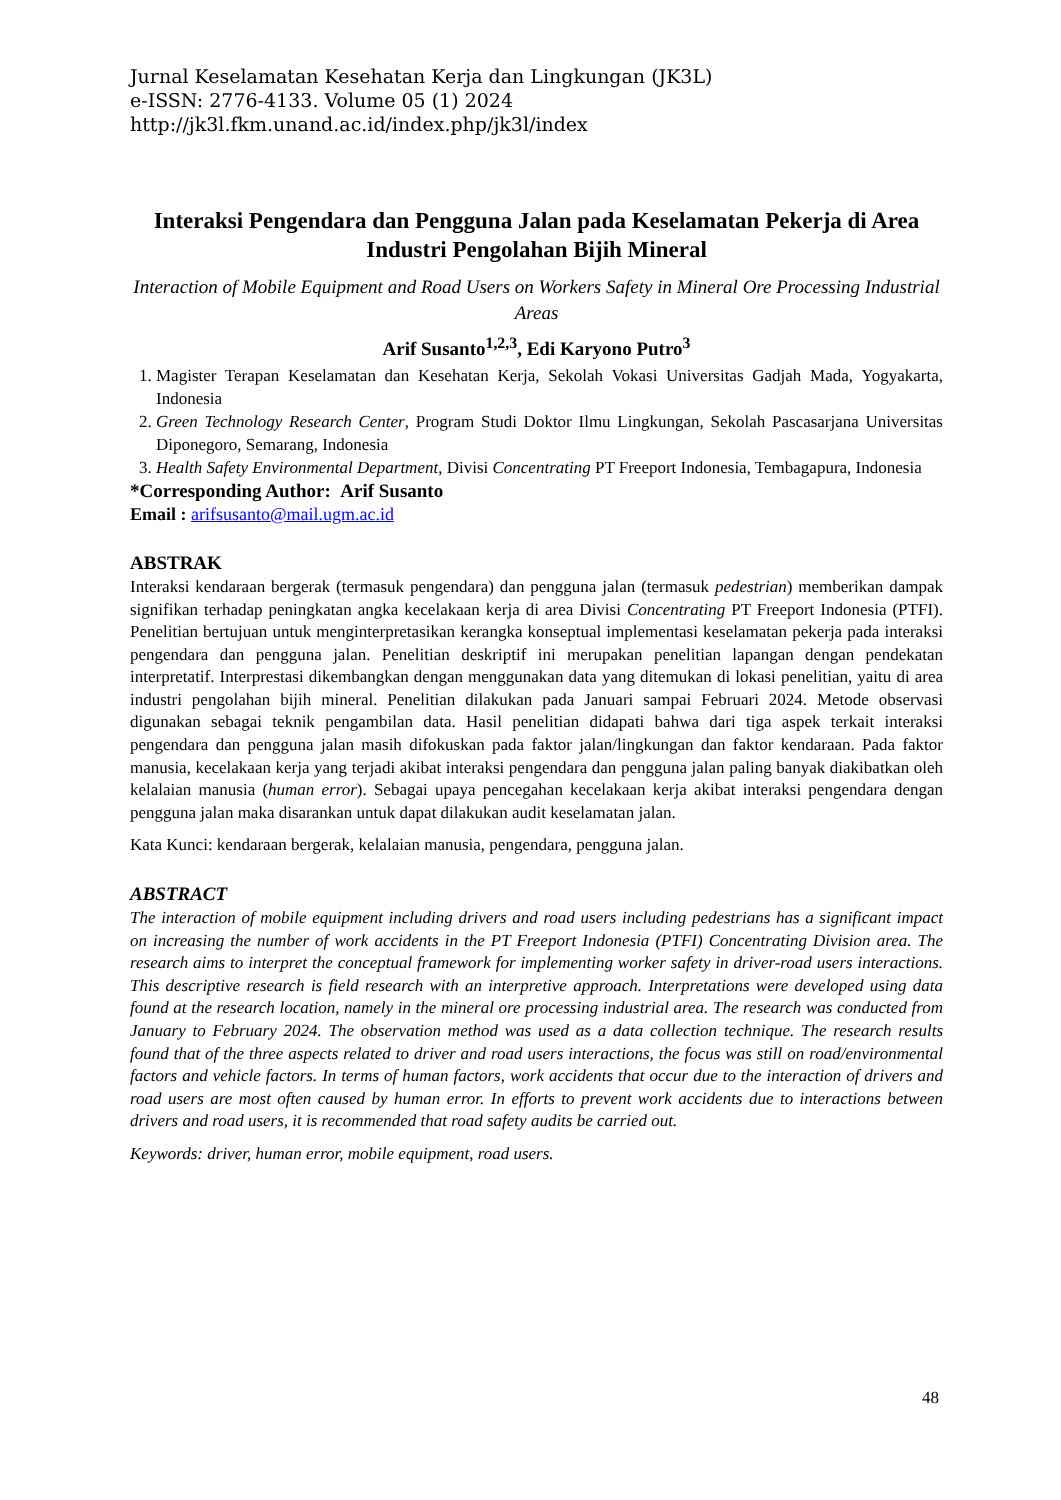Jurnal Keselamatan Kesehatan Kerja dan Lingkungan (JK3L)
e-ISSN: 2776-4133. Volume 05 (1) 2024
http://jk3l.fkm.unand.ac.id/index.php/jk3l/index
Interaksi Pengendara dan Pengguna Jalan pada Keselamatan Pekerja di Area Industri Pengolahan Bijih Mineral
Interaction of Mobile Equipment and Road Users on Workers Safety in Mineral Ore Processing Industrial Areas
Arif Susanto<sup>1,2,3</sup>, Edi Karyono Putro<sup>3</sup>
1. Magister Terapan Keselamatan dan Kesehatan Kerja, Sekolah Vokasi Universitas Gadjah Mada, Yogyakarta, Indonesia
2. Green Technology Research Center, Program Studi Doktor Ilmu Lingkungan, Sekolah Pascasarjana Universitas Diponegoro, Semarang, Indonesia
3. Health Safety Environmental Department, Divisi Concentrating PT Freeport Indonesia, Tembagapura, Indonesia
*Corresponding Author: Arif Susanto
Email : arifsusanto@mail.ugm.ac.id
ABSTRAK
Interaksi kendaraan bergerak (termasuk pengendara) dan pengguna jalan (termasuk pedestrian) memberikan dampak signifikan terhadap peningkatan angka kecelakaan kerja di area Divisi Concentrating PT Freeport Indonesia (PTFI). Penelitian bertujuan untuk menginterpretasikan kerangka konseptual implementasi keselamatan pekerja pada interaksi pengendara dan pengguna jalan. Penelitian deskriptif ini merupakan penelitian lapangan dengan pendekatan interpretatif. Interprestasi dikembangkan dengan menggunakan data yang ditemukan di lokasi penelitian, yaitu di area industri pengolahan bijih mineral. Penelitian dilakukan pada Januari sampai Februari 2024. Metode observasi digunakan sebagai teknik pengambilan data. Hasil penelitian didapati bahwa dari tiga aspek terkait interaksi pengendara dan pengguna jalan masih difokuskan pada faktor jalan/lingkungan dan faktor kendaraan. Pada faktor manusia, kecelakaan kerja yang terjadi akibat interaksi pengendara dan pengguna jalan paling banyak diakibatkan oleh kelalaian manusia (human error). Sebagai upaya pencegahan kecelakaan kerja akibat interaksi pengendara dengan pengguna jalan maka disarankan untuk dapat dilakukan audit keselamatan jalan.
Kata Kunci: kendaraan bergerak, kelalaian manusia, pengendara, pengguna jalan.
ABSTRACT
The interaction of mobile equipment including drivers and road users including pedestrians has a significant impact on increasing the number of work accidents in the PT Freeport Indonesia (PTFI) Concentrating Division area. The research aims to interpret the conceptual framework for implementing worker safety in driver-road users interactions. This descriptive research is field research with an interpretive approach. Interpretations were developed using data found at the research location, namely in the mineral ore processing industrial area. The research was conducted from January to February 2024. The observation method was used as a data collection technique. The research results found that of the three aspects related to driver and road users interactions, the focus was still on road/environmental factors and vehicle factors. In terms of human factors, work accidents that occur due to the interaction of drivers and road users are most often caused by human error. In efforts to prevent work accidents due to interactions between drivers and road users, it is recommended that road safety audits be carried out.
Keywords: driver, human error, mobile equipment, road users.
48